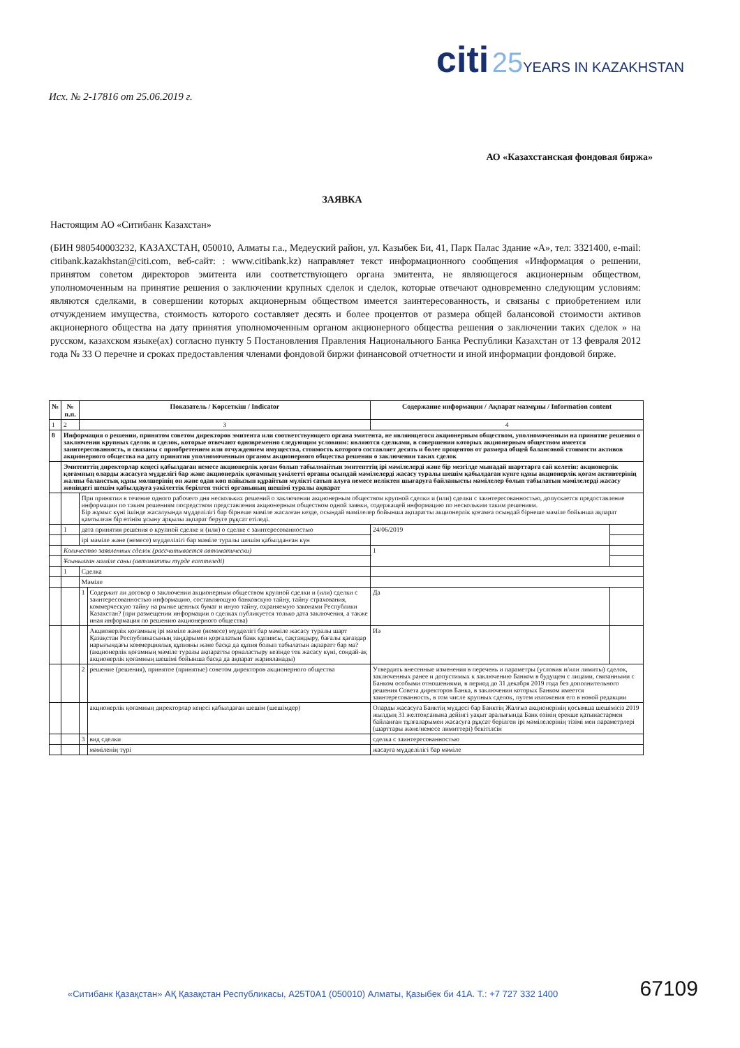citi 25 YEARS IN KAZAKHSTAN
Исх. № 2-17816 от 25.06.2019 г.
АО «Казахстанская фондовая биржа»
ЗАЯВКА
Настоящим АО «Ситибанк Казахстан»
(БИН 980540003232, КАЗАХСТАН, 050010, Алматы г.а., Медеуский район, ул. Казыбек Би, 41, Парк Палас Здание «А», тел: 3321400, e-mail: citibank.kazakhstan@citi.com, веб-сайт: : www.citibank.kz) направляет текст информационного сообщения «Информация о решении, принятом советом директоров эмитента или соответствующего органа эмитента, не являющегося акционерным обществом, уполномоченным на принятие решения о заключении крупных сделок и сделок, которые отвечают одновременно следующим условиям: являются сделками, в совершении которых акционерным обществом имеется заинтересованность, и связаны с приобретением или отчуждением имущества, стоимость которого составляет десять и более процентов от размера общей балансовой стоимости активов акционерного общества на дату принятия уполномоченным органом акционерного общества решения о заключении таких сделок » на русском, казахском языке(ах) согласно пункту 5 Постановления Правления Национального Банка Республики Казахстан от 13 февраля 2012 года № 33 О перечне и сроках предоставления членами фондовой биржи финансовой отчетности и иной информации фондовой бирже.
| № | № п.п. | Показатель / Көрсеткіш / Indicator | | Содержание информации / Ақпарат мазмұны / Information content | |
| --- | --- | --- | --- | --- | --- |
| 1 | 2 | 3 | | 4 | |
| 8 | Информация о решении, принятом советом директоров эмитента или соответствующего органа эмитента, не являющегося акционерным обществом, уполномоченным на принятие решения о заключении крупных сделок и сделок, которые отвечают одновременно следующим условиям: являются сделками, в совершении которых акционерным обществом имеется заинтересованность, и связаны с приобретением или отчуждением имущества, стоимость которого составляет десять и более процентов от размера общей балансовой стоимости активов акционерного общества на дату принятия уполномоченным органом акционерного общества решения о заключении таких сделок | | | | |
| | Эмитенттің директорлар кеңесі қабылдаған немесе акционерлік қоғам болып табылмайтын эмитенттің ірі мәмілелерді және бір мезгілде мынадай шарттарға сай келетін: акционерлік қоғамның оларды жасасуға мүдделігі бар және акционерлік қоғамның уәкілетті органы осындай мәмілелерді жасасу туралы шешім қабылдаған күнге құны акционерлік қоғам активтерінің жалпы баланстық құны мөлшерінің он және одан көп пайызын құрайтын мүлікті сатып алуға немесе иеліктен шығаруға байланысты мәмілелер болып табылатын мәмілелерді жасасу жөніндегі шешім қабылдауға уәкілеттік берілген тиісті органының шешімі туралы ақпарат | | | | |
| | | При принятии в течение одного рабочего дня нескольких решений о заключении акционерным обществом крупной сделки и (или) сделки с заинтересованностью, допускается предоставление информации по таким решениям посредством представления акционерным обществом одной заявки, содержащей информацию по нескольким таким решениям. Бір жұмыс күні ішінде жасалуында мүдделілігі бар бірнеше мәміле жасалған кезде, осындай мәмілелер бойынша ақпаратты акционерлік қоғамға осындай бірнеше мәміле бойынша ақпарат қамтылған бір өтінім ұсыну арқылы ақпарат беруге рұқсат етіледі. | | | |
| | 1 | дата принятия решения о крупной сделке и (или) о сделке с заинтересованностью | | 24/06/2019 | |
| | | ірі мәміле және (немесе) мүдделілігі бар мәміле туралы шешім қабылданған күн | | | |
| | Количество заявленных сделок (рассчитывается автоматически) | | | 1 | |
| | Ұсынылған мәміле саны (автоматты түрде есептеледі) | | | | |
| | 1 | Сделка | | | |
| | | Мәміле | | | |
| | | 1 | Содержит ли договор о заключении акционерным обществом крупной сделки и (или) сделки с заинтересованностью информацию, составляющую банковскую тайну, тайну страхования, коммерческую тайну на рынке ценных бумаг и иную тайну, охраняемую законами Республики Казахстан? (при размещении информации о сделках публикуется только дата заключения, а также иная информация по решению акционерного общества) | Да | |
| | | | Акционерлік қоғамның ірі мәміле және (немесе) мүдделігі бар мәміле жасасу туралы шарт Қазақстан Республикасының заңдарымен қорғалатын банк құпиясы, сақтандыру, бағалы қағаздар нарығындағы коммерциялық құпияны және басқа да құпия болып табылатын ақпаратт бар ма? (акционерлік қоғамның мәміле туралы ақпаратты орналастыру кезінде тек жасасу күні, сондай-ақ акционерлік қоғамның шешімі бойынша басқа да ақпарат жарияланады) | Иә | |
| | | 2 | решение (решения), принятое (принятые) советом директоров акционерного общества | Утвердить внесенные изменения в перечень и параметры (условия и/или лимиты) сделок, заключенных ранее и допустимых к заключению Банком в будущем с лицами, связанными с Банком особыми отношениями, в период до 31 декабря 2019 года без дополнительного решения Совета директоров Банка, в заключении которых Банком имеется заинтересованность, в том числе крупных сделок, путем изложения его в новой редакции | |
| | | | акционерлік қоғамның директорлар кеңесі қабылдаған шешім (шешімдер) | Оларды жасасуға Банктің мүддесі бар Банктің Жалғыз акционерінің қосымша шешімісіз 2019 жылдың 31 желтоқсанына дейінгі уақыт аралығында Банк өзінің ерекше қатынастармен байланған тұлғаларымен жасасуға рұқсат берілген ірі мәмілелерінің тізімі мен параметрлері (шарттары және/немесе лимиттері) бекітілсін | |
| | | 3 | вид сделки | сделка с заинтересованностью | |
| | | | мәміленің түрі | жасауға мүдделілігі бар мәміле | |
67109
«Ситибанк Қазақстан» АҚ Қазақстан Республикасы, A25T0A1 (050010) Алматы, Қазыбек би 41А. Т.: +7 727 332 1400